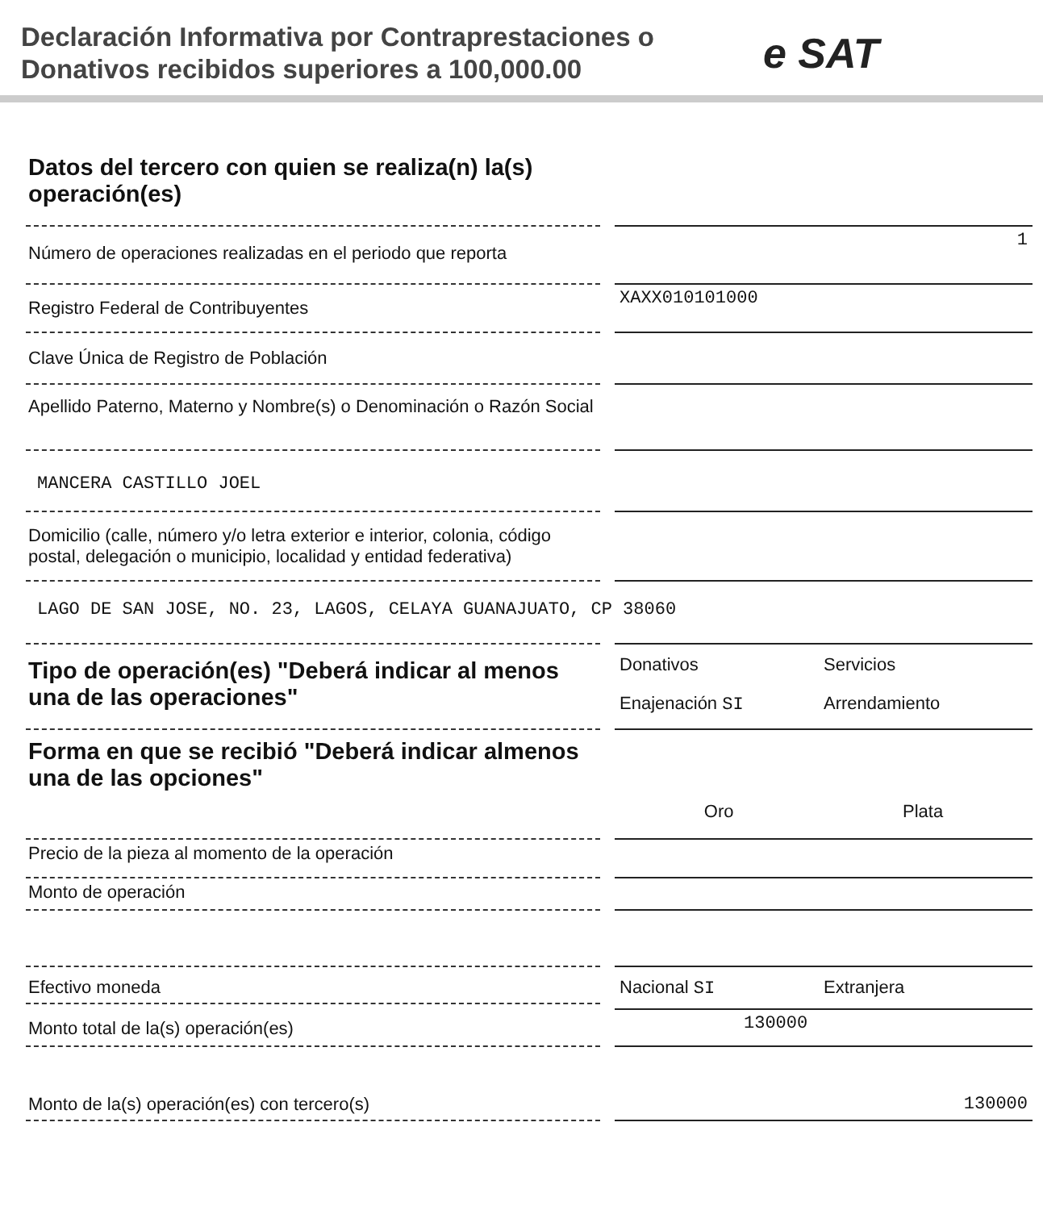Declaración Informativa por Contraprestaciones o Donativos recibidos superiores a 100,000.00
e SAT
Datos del tercero con quien se realiza(n) la(s) operación(es)
Número de operaciones realizadas en el periodo que reporta
1
Registro Federal de Contribuyentes
XAXX010101000
Clave Única de Registro de Población
Apellido Paterno, Materno y Nombre(s) o Denominación o Razón Social
MANCERA CASTILLO JOEL
Domicilio (calle, número y/o letra exterior e interior, colonia, código postal, delegación o municipio, localidad y entidad federativa)
LAGO DE SAN JOSE, NO. 23, LAGOS, CELAYA GUANAJUATO, CP 38060
Tipo de operación(es) "Deberá indicar al menos una de las operaciones"
Donativos Servicios Enajenación SI Arrendamiento
Forma en que se recibió "Deberá indicar almenos una de las opciones"
Oro Plata
Precio de la pieza al momento de la operación
Monto de operación
Efectivo moneda
Nacional SI Extranjera
Monto total de la(s) operación(es)
130000
Monto de la(s) operación(es) con tercero(s)
130000